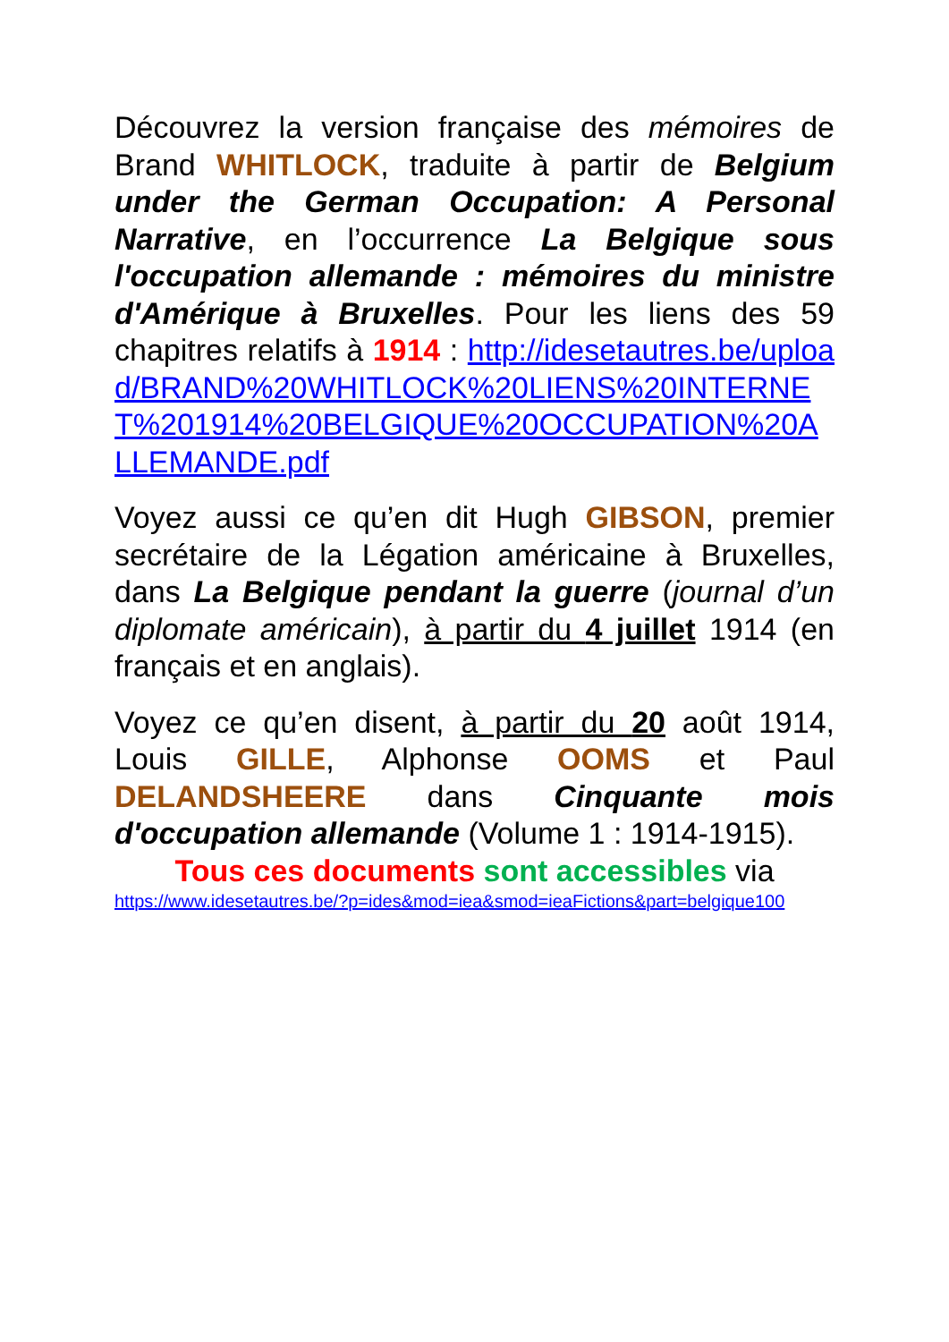Découvrez la version française des mémoires de Brand WHITLOCK, traduite à partir de Belgium under the German Occupation: A Personal Narrative, en l’occurrence La Belgique sous l'occupation allemande : mémoires du ministre d'Amérique à Bruxelles. Pour les liens des 59 chapitres relatifs à 1914 : http://idesetautres.be/upload/BRAND%20WHITLOCK%20LIENS%20INTERNET%201914%20BELGIQUE%20OCCUPATION%20ALLEMANDE.pdf
Voyez aussi ce qu’en dit Hugh GIBSON, premier secrétaire de la Légation américaine à Bruxelles, dans La Belgique pendant la guerre (journal d’un diplomate américain), à partir du 4 juillet 1914 (en français et en anglais).
Voyez ce qu’en disent, à partir du 20 août 1914, Louis GILLE, Alphonse OOMS et Paul DELANDSHEERE dans Cinquante mois d'occupation allemande (Volume 1 : 1914-1915).
Tous ces documents sont accessibles via
https://www.idesetautres.be/?p=ides&mod=iea&smod=ieaFictions&part=belgique100